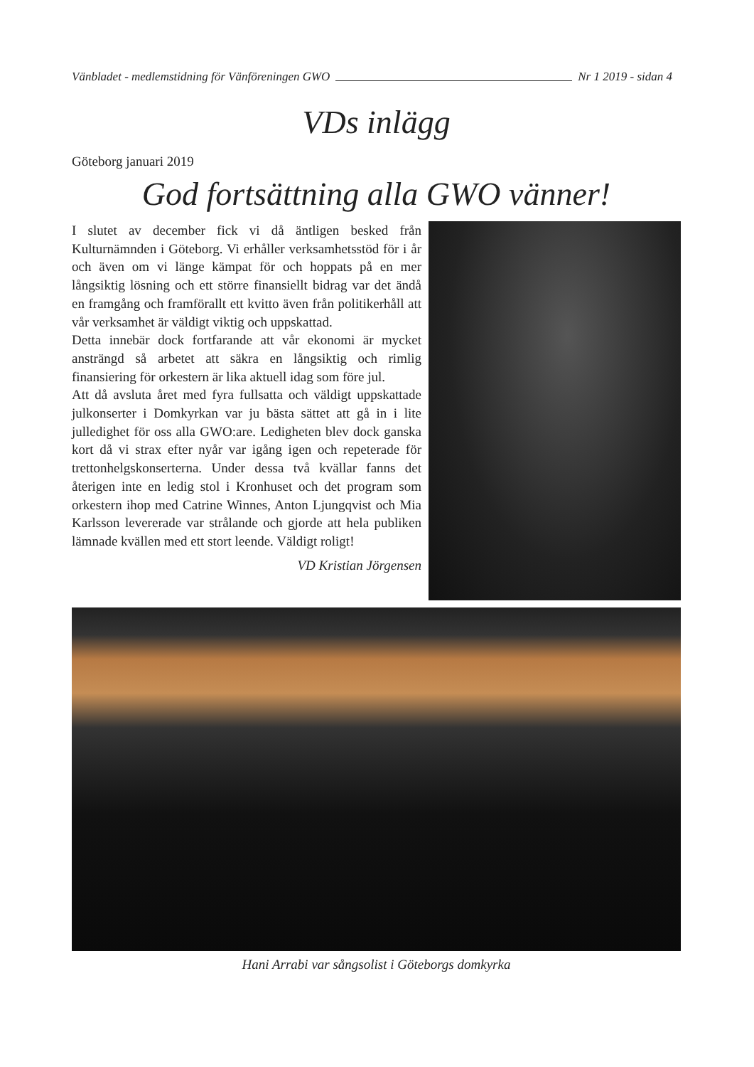Vänbladet - medlemstidning för Vänföreningen GWO Nr 1 2019 - sidan 4
VDs inlägg
Göteborg januari 2019
God fortsättning alla GWO vänner!
I slutet av december fick vi då äntligen besked från Kulturnämnden i Göteborg. Vi erhåller verksamhetsstöd för i år och även om vi länge kämpat för och hoppats på en mer långsiktig lösning och ett större finansiellt bidrag var det ändå en framgång och framförallt ett kvitto även från politikerhåll att vår verksamhet är väldigt viktig och uppskattad.
Detta innebär dock fortfarande att vår ekonomi är mycket ansträngd så arbetet att säkra en långsiktig och rimlig finansiering för orkestern är lika aktuell idag som före jul.
Att då avsluta året med fyra fullsatta och väldigt uppskattade julkonserter i Domkyrkan var ju bästa sättet att gå in i lite julledighet för oss alla GWO:are. Ledigheten blev dock ganska kort då vi strax efter nyår var igång igen och repeterade för trettonhelgskonserterna. Under dessa två kvällar fanns det återigen inte en ledig stol i Kronhuset och det program som orkestern ihop med Catrine Winnes, Anton Ljungqvist och Mia Karlsson levererade var strålande och gjorde att hela publiken lämnade kvällen med ett stort leende. Väldigt roligt!
VD Kristian Jörgensen
Hani Arrabi var sångsolist i Göteborgs domkyrka